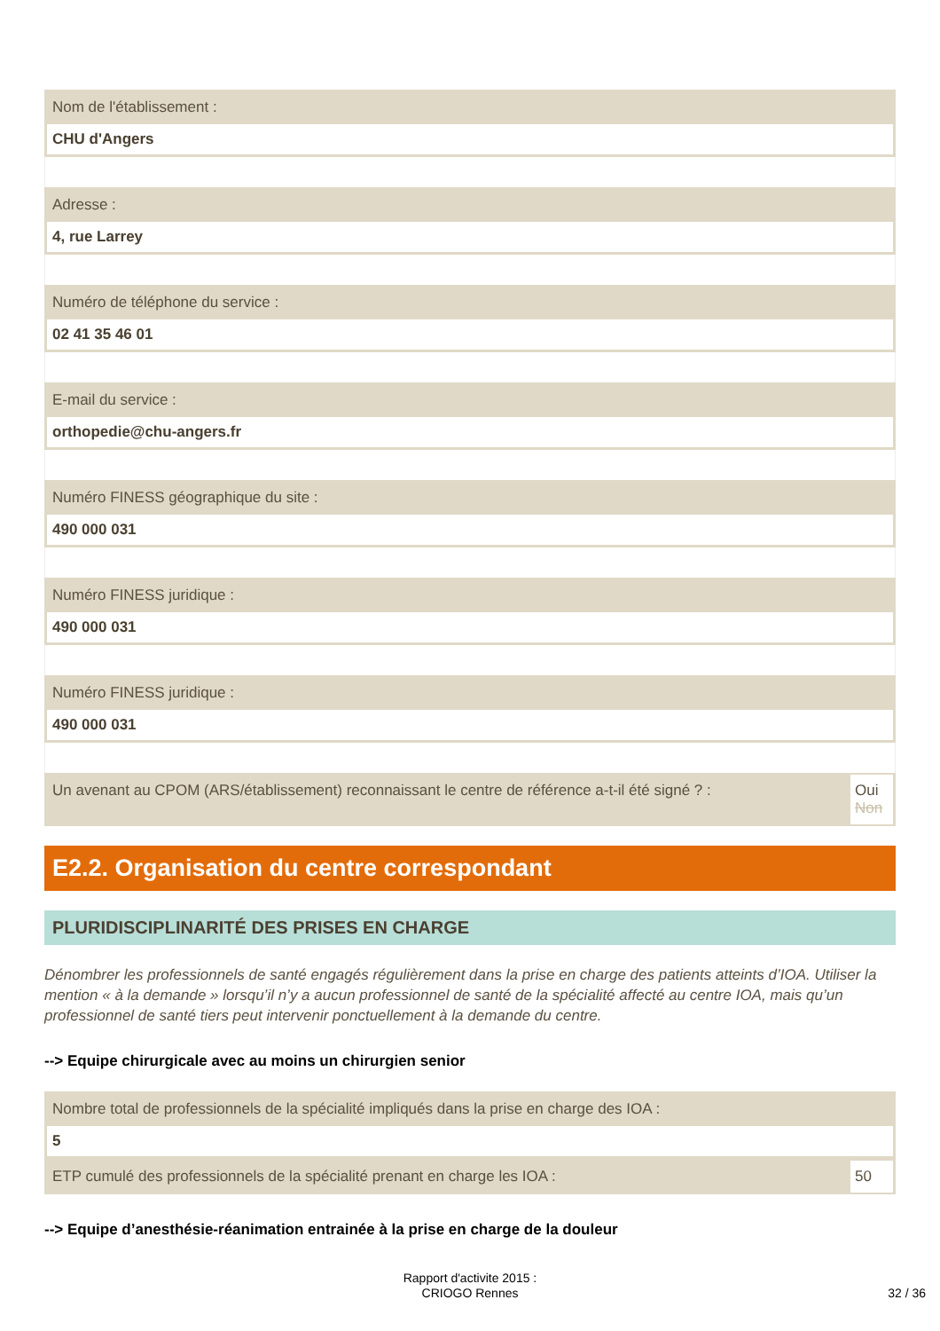Nom de l'établissement :
CHU d'Angers
Adresse :
4, rue Larrey
Numéro de téléphone du service :
02 41 35 46 01
E-mail du service :
orthopedie@chu-angers.fr
Numéro FINESS géographique du site :
490 000 031
Numéro FINESS juridique :
490 000 031
Numéro FINESS juridique :
490 000 031
Un avenant au CPOM (ARS/établissement) reconnaissant le centre de référence a-t-il été signé ? :
Oui
Non
E2.2. Organisation du centre correspondant
PLURIDISCIPLINARITÉ DES PRISES EN CHARGE
Dénombrer les professionnels de santé engagés régulièrement dans la prise en charge des patients atteints d’IOA. Utiliser la mention « à la demande » lorsqu’il n’y a aucun professionnel de santé de la spécialité affecté au centre IOA, mais qu’un professionnel de santé tiers peut intervenir ponctuellement à la demande du centre.
--> Equipe chirurgicale avec au moins un chirurgien senior
Nombre total de professionnels de la spécialité impliqués dans la prise en charge des IOA :
5
ETP cumulé des professionnels de la spécialité prenant en charge les IOA :
50
--> Equipe d’anesthésie-réanimation entrainée à la prise en charge de la douleur
Rapport d'activite 2015 :
CRIOGO Rennes
32 / 36